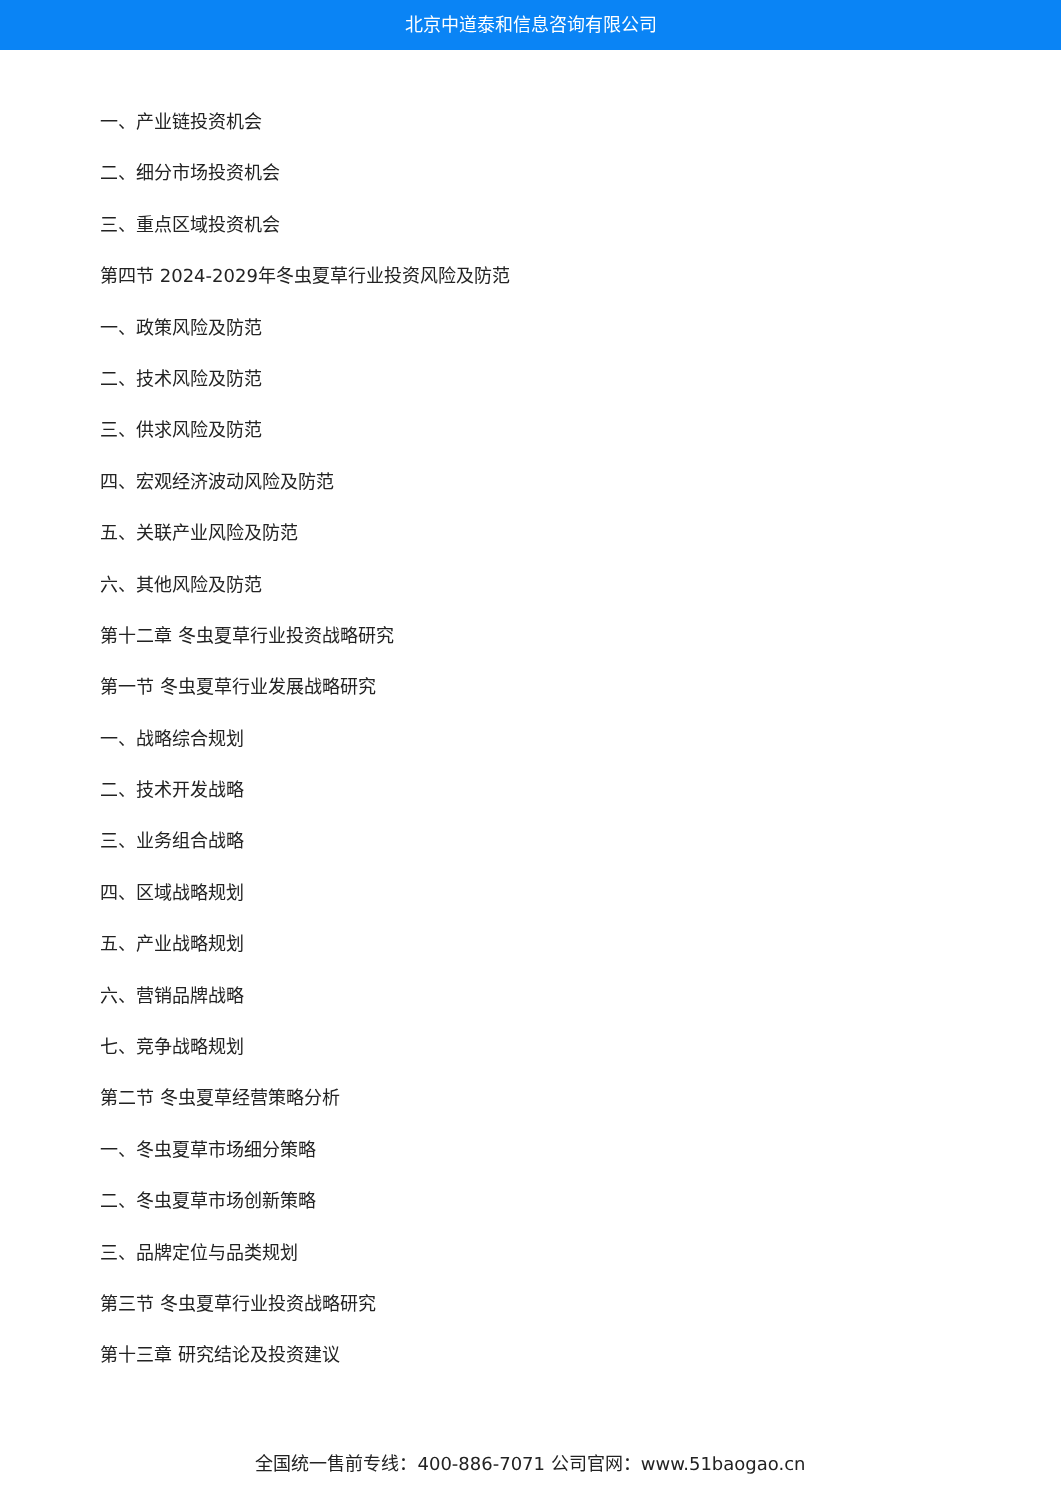北京中道泰和信息咨询有限公司
一、产业链投资机会
二、细分市场投资机会
三、重点区域投资机会
第四节 2024-2029年冬虫夏草行业投资风险及防范
一、政策风险及防范
二、技术风险及防范
三、供求风险及防范
四、宏观经济波动风险及防范
五、关联产业风险及防范
六、其他风险及防范
第十二章 冬虫夏草行业投资战略研究
第一节 冬虫夏草行业发展战略研究
一、战略综合规划
二、技术开发战略
三、业务组合战略
四、区域战略规划
五、产业战略规划
六、营销品牌战略
七、竞争战略规划
第二节 冬虫夏草经营策略分析
一、冬虫夏草市场细分策略
二、冬虫夏草市场创新策略
三、品牌定位与品类规划
第三节 冬虫夏草行业投资战略研究
第十三章 研究结论及投资建议
全国统一售前专线：400-886-7071 公司官网：www.51baogao.cn